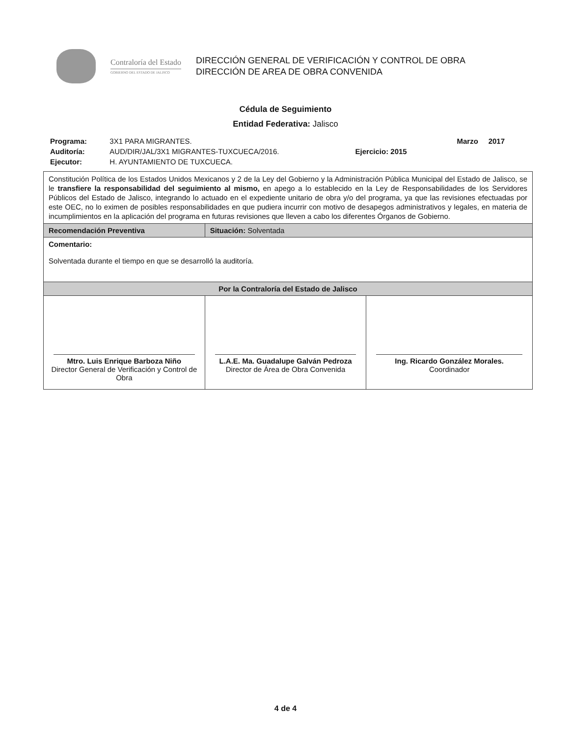Contraloría del Estado
GOBIERNO DEL ESTADO DE JALISCO
DIRECCIÓN GENERAL DE VERIFICACIÓN Y CONTROL DE OBRA
DIRECCIÓN DE AREA DE OBRA CONVENIDA
Cédula de Seguimiento
Entidad Federativa: Jalisco
| Programa: | 3X1 PARA MIGRANTES. | | Marzo 2017 |
| Auditoría: | AUD/DIR/JAL/3X1 MIGRANTES-TUXCUECA/2016. | Ejercicio: 2015 | |
| Ejecutor: | H. AYUNTAMIENTO DE TUXCUECA. | | |
| Constitución Política de los Estados Unidos Mexicanos y 2 de la Ley del Gobierno y la Administración Pública Municipal del Estado de Jalisco, se le transfiere la responsabilidad del seguimiento al mismo, en apego a lo establecido en la Ley de Responsabilidades de los Servidores Públicos del Estado de Jalisco, integrando lo actuado en el expediente unitario de obra y/o del programa, ya que las revisiones efectuadas por este OEC, no lo eximen de posibles responsabilidades en que pudiera incurrir con motivo de desapegos administrativos y legales, en materia de incumplimientos en la aplicación del programa en futuras revisiones que lleven a cabo los diferentes Órganos de Gobierno. | | |
| Recomendación Preventiva | Situación: Solventada | |
| Comentario: Solventada durante el tiempo en que se desarrolló la auditoría. | | |
| Por la Contraloría del Estado de Jalisco | | |
| Mtro. Luis Enrique Barboza Niño Director General de Verificación y Control de Obra | L.A.E. Ma. Guadalupe Galván Pedroza Director de Área de Obra Convenida | Ing. Ricardo González Morales. Coordinador |
4 de 4